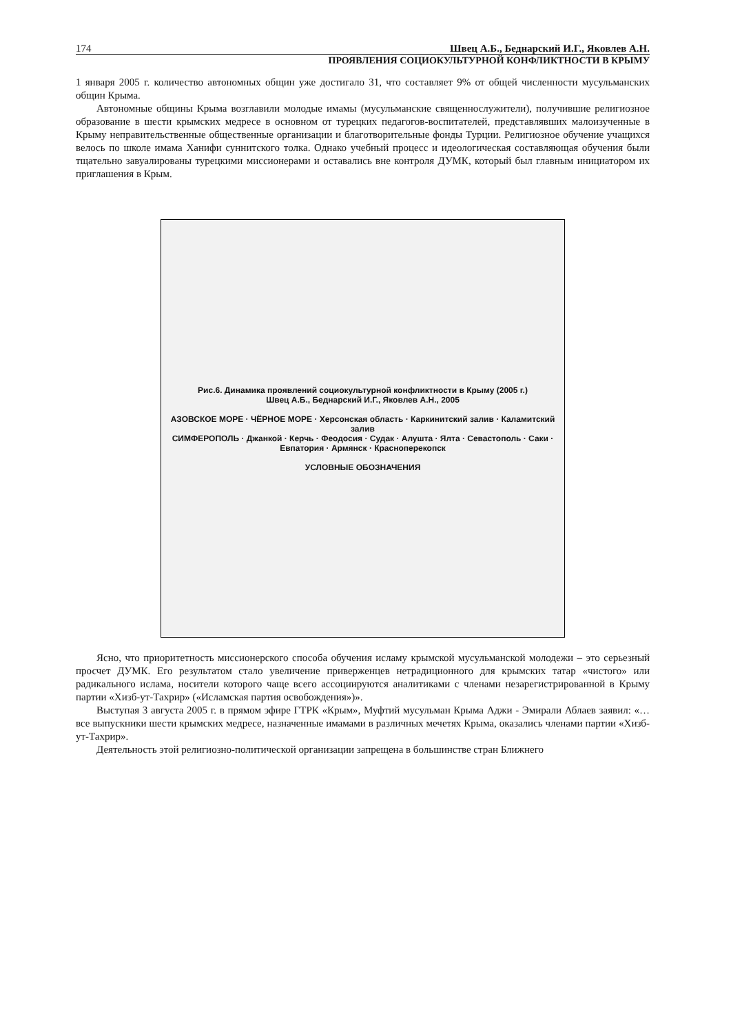174 Швец А.Б., Беднарский И.Г., Яковлев А.Н.
ПРОЯВЛЕНИЯ СОЦИОКУЛЬТУРНОЙ КОНФЛИКТНОСТИ В КРЫМУ
1 января 2005 г. количество автономных общин уже достигало 31, что составляет 9% от общей численности мусульманских общин Крыма.
Автономные общины Крыма возглавили молодые имамы (мусульманские священнослужители), получившие религиозное образование в шести крымских медресе в основном от турецких педагогов-воспитателей, представлявших малоизученные в Крыму неправительственные общественные организации и благотворительные фонды Турции. Религиозное обучение учащихся велось по школе имама Ханифи суннитского толка. Однако учебный процесс и идеологическая составляющая обучения были тщательно завуалированы турецкими миссионерами и оставались вне контроля ДУМК, который был главным инициатором их приглашения в Крым.
Рис.6. Динамика проявлений социокультурной конфликтности в Крыму (2005 г.)
Швец А.Б., Беднарский И.Г., Яковлев А.Н., 2005
АЗОВСКОЕ МОРЕ · ЧЁРНОЕ МОРЕ · Херсонская область · Каркинитский залив · Каламитский залив
СИМФЕРОПОЛЬ · Джанкой · Керчь · Феодосия · Судак · Алушта · Ялта · Севастополь · Саки · Евпатория · Армянск · Красноперекопск
УСЛОВНЫЕ ОБОЗНАЧЕНИЯ
Ясно, что приоритетность миссионерского способа обучения исламу крымской мусульманской молодежи – это серьезный просчет ДУМК. Его результатом стало увеличение приверженцев нетрадиционного для крымских татар «чистого» или радикального ислама, носители которого чаще всего ассоциируются аналитиками с членами незарегистрированной в Крыму партии «Хизб-ут-Тахрир» («Исламская партия освобождения»)».
Выступая 3 августа 2005 г. в прямом эфире ГТРК «Крым», Муфтий мусульман Крыма Аджи - Эмирали Аблаев заявил: «…все выпускники шести крымских медресе, назначенные имамами в различных мечетях Крыма, оказались членами партии «Хизб-ут-Тахрир».
Деятельность этой религиозно-политической организации запрещена в большинстве стран Ближнего